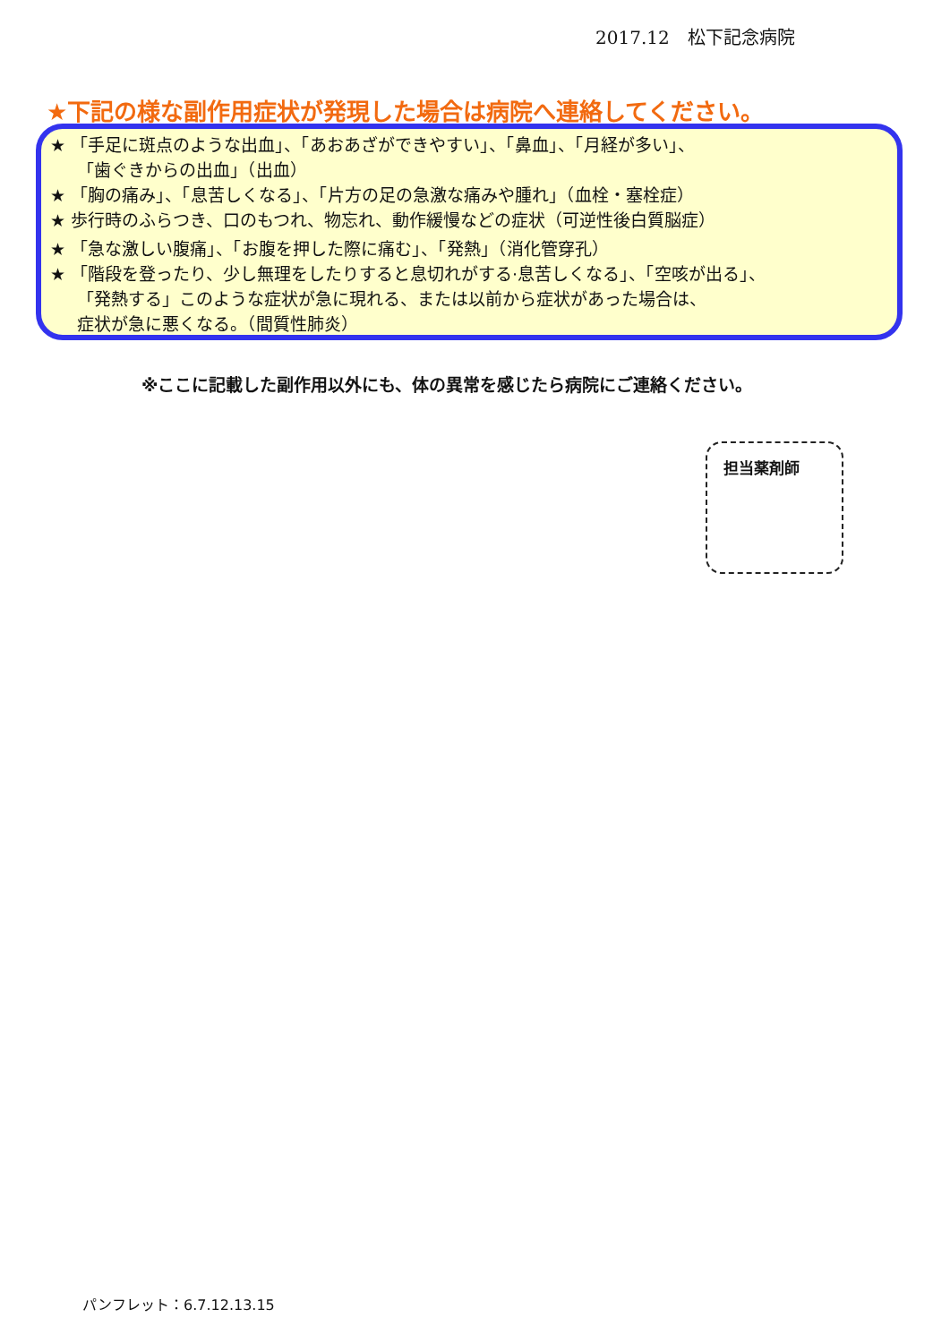2017.12　松下記念病院
★下記の様な副作用症状が発現した場合は病院へ連絡してください。
★ 「手足に斑点のような出血」、「あおあざができやすい」、「鼻血」、「月経が多い」、
「歯ぐきからの出血」（出血）
★ 「胸の痛み」、「息苦しくなる」、「片方の足の急激な痛みや腫れ」（血栓・塞栓症）
★ 歩行時のふらつき、口のもつれ、物忘れ、動作緩慢などの症状（可逆性後白質脳症）
★ 「急な激しい腹痛」、「お腹を押した際に痛む」、「発熱」（消化管穿孔）
★ 「階段を登ったり、少し無理をしたりすると息切れがする·息苦しくなる」、「空咳が出る」、
「発熱する」このような症状が急に現れる、または以前から症状があった場合は、
症状が急に悪くなる。（間質性肺炎）
※ここに記載した副作用以外にも、体の異常を感じたら病院にご連絡ください。
担当薬剤師
パンフレット：6.7.12.13.15